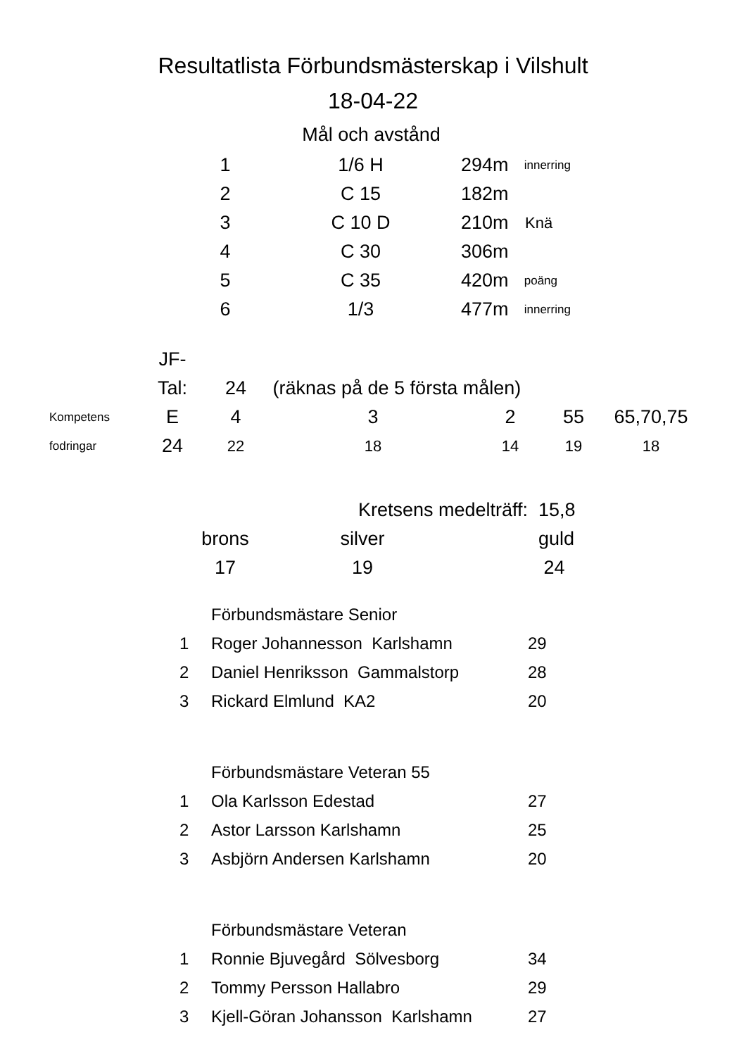Resultatlista Förbundsmästerskap i Vilshult
18-04-22
Mål och avstånd
| 1 | 1/6 H | 294m | innerring |
| 2 | C 15 | 182m | |
| 3 | C 10 D | 210m | Knä |
| 4 | C 30 | 306m | |
| 5 | C 35 | 420m | poäng |
| 6 | 1/3 | 477m | innerring |
| | JF- | | | | | |
| | Tal: | 24 | (räknas på de 5 första målen) | | | |
| Kompetens | E | 4 | 3 | 2 | 55 | 65,70,75 |
| fodringar | 24 | 22 | 18 | 14 | 19 | 18 |
| | Kretsens medelträff: | | 15,8 |
| brons | silver | | guld |
| 17 | 19 | | 24 |
| | Förbundsmästare Senior | |
| 1 | Roger Johannesson Karlshamn | 29 |
| 2 | Daniel Henriksson Gammalstorp | 28 |
| 3 | Rickard Elmlund KA2 | 20 |
| | Förbundsmästare Veteran 55 | |
| 1 | Ola Karlsson Edestad | 27 |
| 2 | Astor Larsson Karlshamn | 25 |
| 3 | Asbjörn Andersen Karlshamn | 20 |
| | Förbundsmästare Veteran | |
| 1 | Ronnie Bjuvegård Sölvesborg | 34 |
| 2 | Tommy Persson Hallabro | 29 |
| 3 | Kjell-Göran Johansson Karlshamn | 27 |